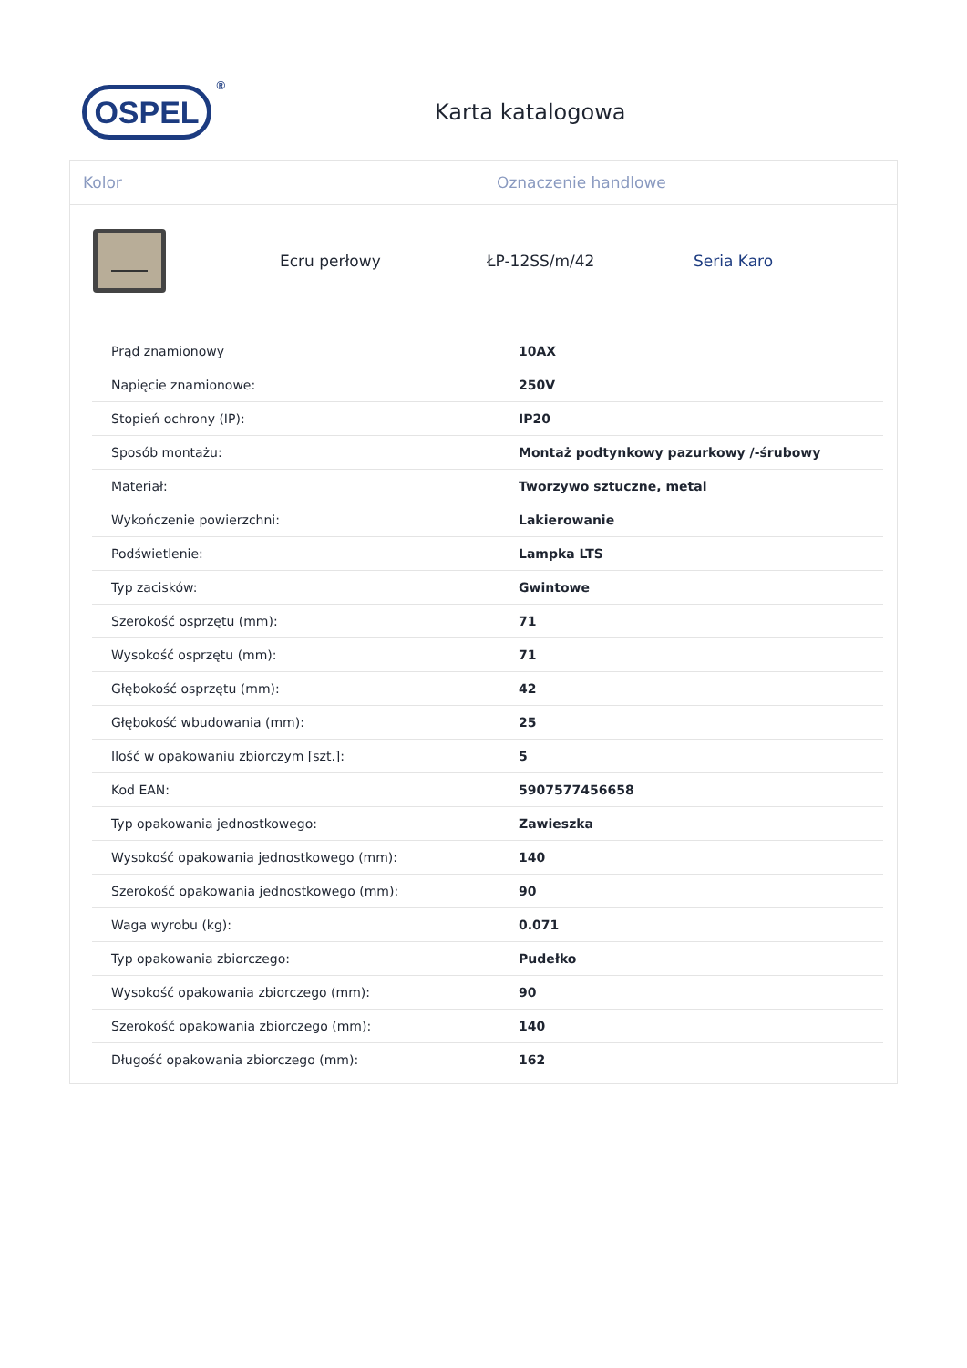OSPEL<sup>®</sup>
Karta katalogowa
Kolor Oznaczenie handlowe
Ecru perłowy ŁP-12SS/m/42 Seria Karo
| Prąd znamionowy | 10AX |
| Napięcie znamionowe: | 250V |
| Stopień ochrony (IP): | IP20 |
| Sposób montażu: | Montaż podtynkowy pazurkowy /-śrubowy |
| Materiał: | Tworzywo sztuczne, metal |
| Wykończenie powierzchni: | Lakierowanie |
| Podświetlenie: | Lampka LTS |
| Typ zacisków: | Gwintowe |
| Szerokość osprzętu (mm): | 71 |
| Wysokość osprzętu (mm): | 71 |
| Głębokość osprzętu (mm): | 42 |
| Głębokość wbudowania (mm): | 25 |
| Ilość w opakowaniu zbiorczym [szt.]: | 5 |
| Kod EAN: | 5907577456658 |
| Typ opakowania jednostkowego: | Zawieszka |
| Wysokość opakowania jednostkowego (mm): | 140 |
| Szerokość opakowania jednostkowego (mm): | 90 |
| Waga wyrobu (kg): | 0.071 |
| Typ opakowania zbiorczego: | Pudełko |
| Wysokość opakowania zbiorczego (mm): | 90 |
| Szerokość opakowania zbiorczego (mm): | 140 |
| Długość opakowania zbiorczego (mm): | 162 |